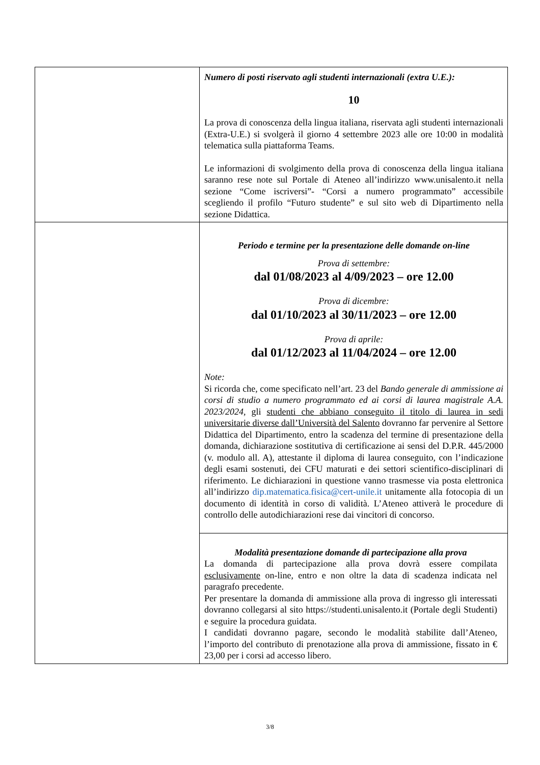| | Numero di posti riservato agli studenti internazionali (extra U.E.): 10 La prova di conoscenza della lingua italiana, riservata agli studenti internazionali (Extra-U.E.) si svolgerà il giorno 4 settembre 2023 alle ore 10:00 in modalità telematica sulla piattaforma Teams. Le informazioni di svolgimento della prova di conoscenza della lingua italiana saranno rese note sul Portale di Ateneo all’indirizzo www.unisalento.it nella sezione “Come iscriversi”- “Corsi a numero programmato” accessibile scegliendo il profilo “Futuro studente” e sul sito web di Dipartimento nella sezione Didattica. |
| | Periodo e termine per la presentazione delle domande on-line Prova di settembre: dal 01/08/2023 al 4/09/2023 – ore 12.00 Prova di dicembre: dal 01/10/2023 al 30/11/2023 – ore 12.00 Prova di aprile: dal 01/12/2023 al 11/04/2024 – ore 12.00 Note: Si ricorda che, come specificato nell’art. 23 del Bando generale di ammissione ai corsi di studio a numero programmato ed ai corsi di laurea magistrale A.A. 2023/2024 , gli studenti che abbiano conseguito il titolo di laurea in sedi universitarie diverse dall’Università del Salento dovranno far pervenire al Settore Didattica del Dipartimento, entro la scadenza del termine di presentazione della domanda, dichiarazione sostitutiva di certificazione ai sensi del D.P.R. 445/2000 (v. modulo all. A), attestante il diploma di laurea conseguito, con l’indicazione degli esami sostenuti, dei CFU maturati e dei settori scientifico-disciplinari di riferimento. Le dichiarazioni in questione vanno trasmesse via posta elettronica all’indirizzo dip.matematica.fisica@cert-unile.it unitamente alla fotocopia di un documento di identità in corso di validità. L’Ateneo attiverà le procedure di controllo delle autodichiarazioni rese dai vincitori di concorso. |
| | Modalità presentazione domande di partecipazione alla prova La domanda di partecipazione alla prova dovrà essere compilata esclusivamente on-line, entro e non oltre la data di scadenza indicata nel paragrafo precedente. Per presentare la domanda di ammissione alla prova di ingresso gli interessati dovranno collegarsi al sito https://studenti.unisalento.it (Portale degli Studenti) e seguire la procedura guidata. I candidati dovranno pagare, secondo le modalità stabilite dall’Ateneo, l’importo del contributo di prenotazione alla prova di ammissione, fissato in € 23,00 per i corsi ad accesso libero. |
3/8